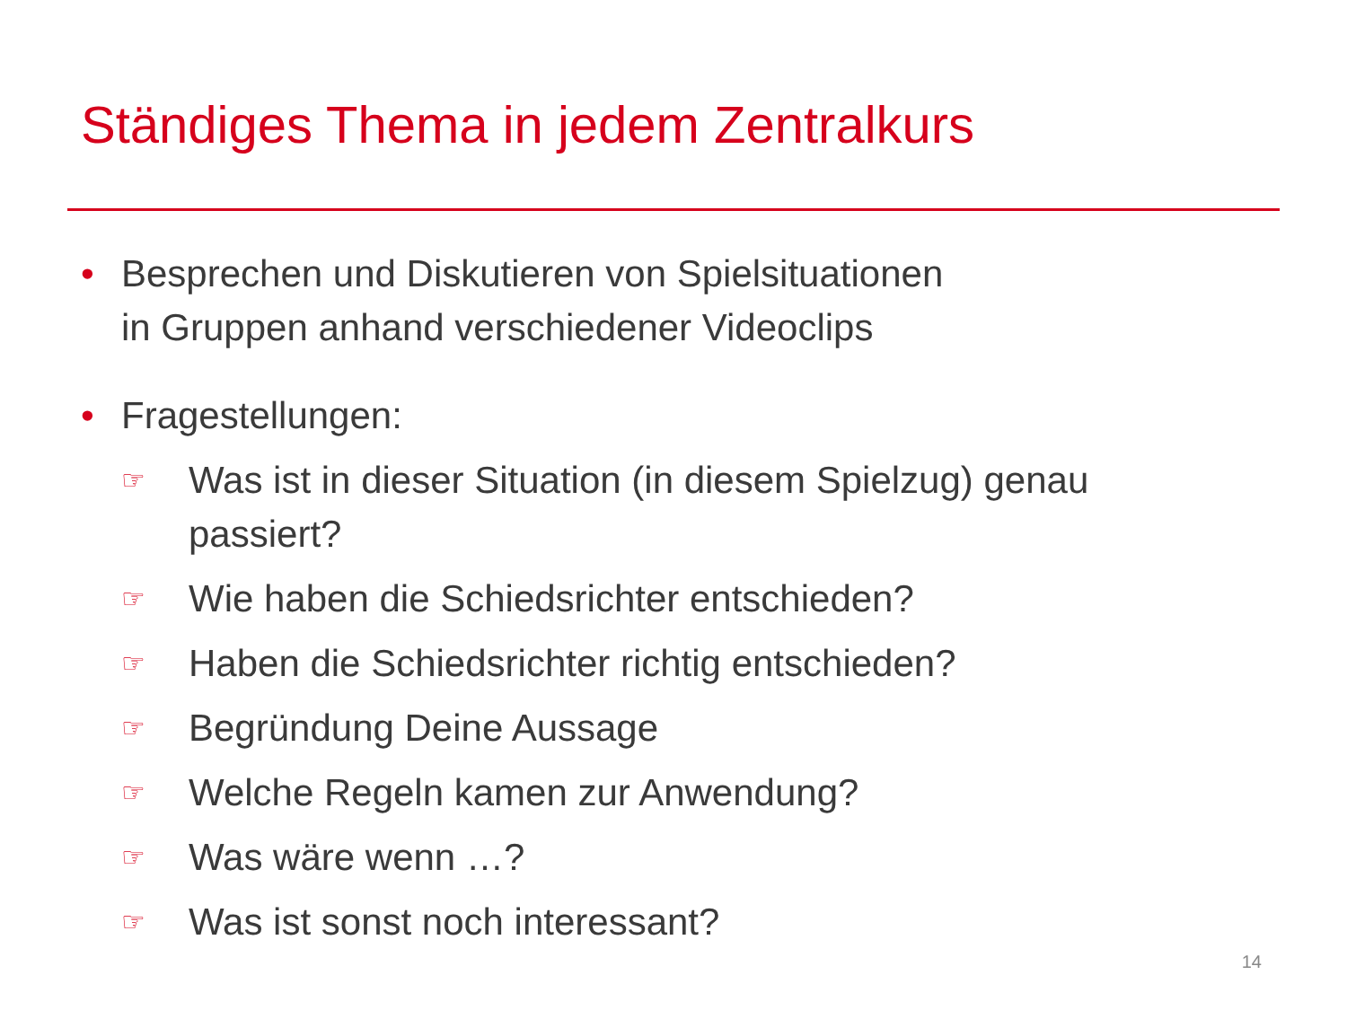Ständiges Thema in jedem Zentralkurs
• Besprechen und Diskutieren von Spielsituationen
in Gruppen anhand verschiedener Videoclips
• Fragestellungen:
☞ Was ist in dieser Situation (in diesem Spielzug) genau passiert?
☞ Wie haben die Schiedsrichter entschieden?
☞ Haben die Schiedsrichter richtig entschieden?
☞ Begründung Deine Aussage
☞ Welche Regeln kamen zur Anwendung?
☞ Was wäre wenn …?
☞ Was ist sonst noch interessant?
14